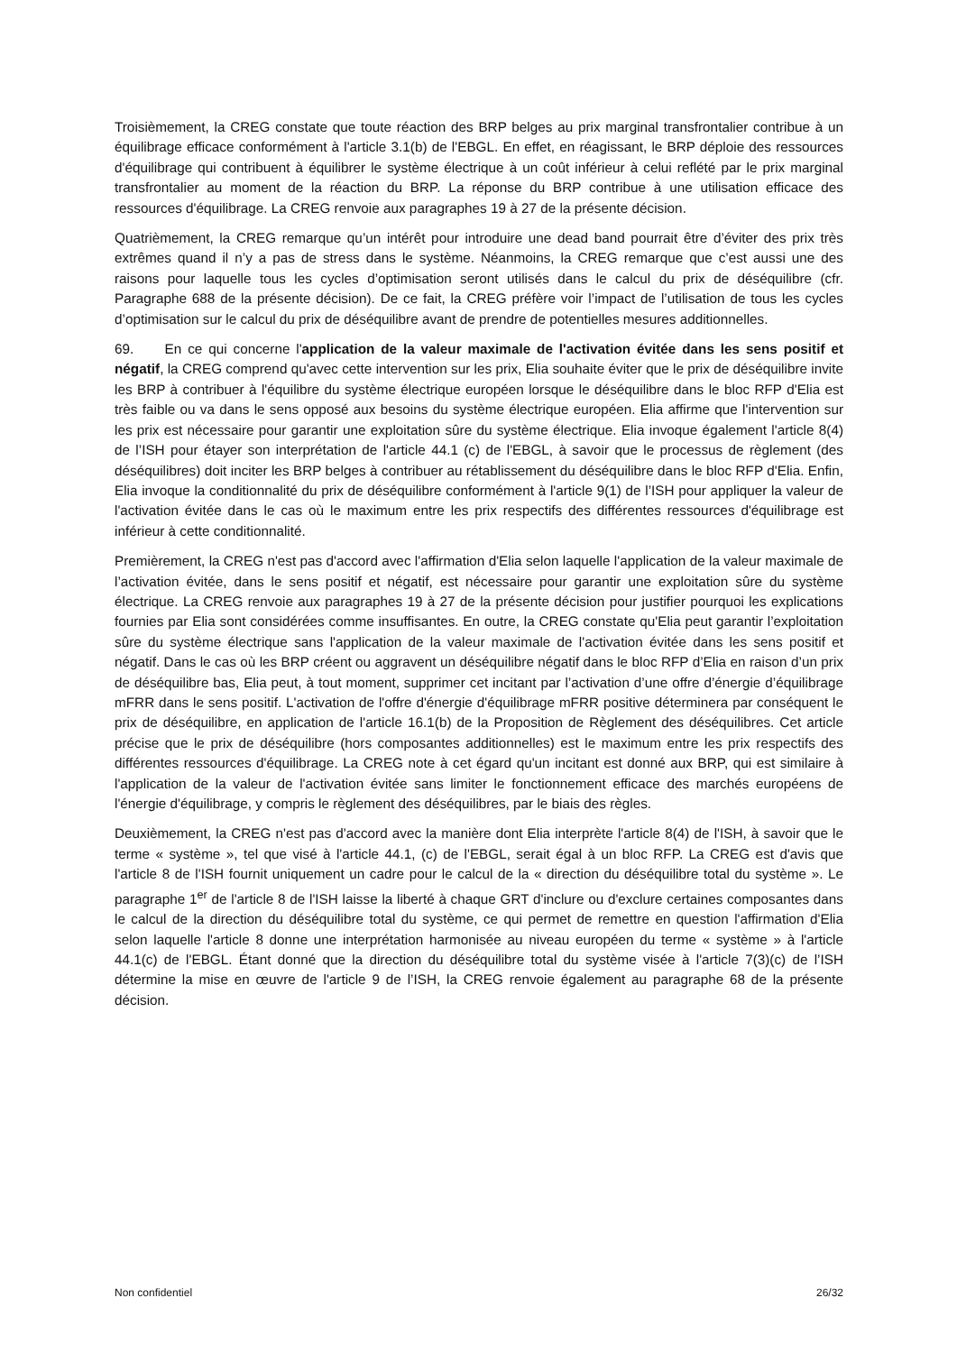Troisièmement, la CREG constate que toute réaction des BRP belges au prix marginal transfrontalier contribue à un équilibrage efficace conformément à l'article 3.1(b) de l'EBGL. En effet, en réagissant, le BRP déploie des ressources d'équilibrage qui contribuent à équilibrer le système électrique à un coût inférieur à celui reflété par le prix marginal transfrontalier au moment de la réaction du BRP. La réponse du BRP contribue à une utilisation efficace des ressources d'équilibrage. La CREG renvoie aux paragraphes 19 à 27 de la présente décision.
Quatrièmement, la CREG remarque qu’un intérêt pour introduire une dead band pourrait être d’éviter des prix très extrêmes quand il n’y a pas de stress dans le système. Néanmoins, la CREG remarque que c’est aussi une des raisons pour laquelle tous les cycles d’optimisation seront utilisés dans le calcul du prix de déséquilibre (cfr. Paragraphe 688 de la présente décision). De ce fait, la CREG préfère voir l’impact de l’utilisation de tous les cycles d’optimisation sur le calcul du prix de déséquilibre avant de prendre de potentielles mesures additionnelles.
69. En ce qui concerne l'application de la valeur maximale de l'activation évitée dans les sens positif et négatif, la CREG comprend qu'avec cette intervention sur les prix, Elia souhaite éviter que le prix de déséquilibre invite les BRP à contribuer à l'équilibre du système électrique européen lorsque le déséquilibre dans le bloc RFP d'Elia est très faible ou va dans le sens opposé aux besoins du système électrique européen. Elia affirme que l'intervention sur les prix est nécessaire pour garantir une exploitation sûre du système électrique. Elia invoque également l'article 8(4) de l’ISH pour étayer son interprétation de l'article 44.1 (c) de l'EBGL, à savoir que le processus de règlement (des déséquilibres) doit inciter les BRP belges à contribuer au rétablissement du déséquilibre dans le bloc RFP d'Elia. Enfin, Elia invoque la conditionnalité du prix de déséquilibre conformément à l'article 9(1) de l’ISH pour appliquer la valeur de l'activation évitée dans le cas où le maximum entre les prix respectifs des différentes ressources d'équilibrage est inférieur à cette conditionnalité.
Premièrement, la CREG n'est pas d'accord avec l'affirmation d'Elia selon laquelle l'application de la valeur maximale de l’activation évitée, dans le sens positif et négatif, est nécessaire pour garantir une exploitation sûre du système électrique. La CREG renvoie aux paragraphes 19 à 27 de la présente décision pour justifier pourquoi les explications fournies par Elia sont considérées comme insuffisantes. En outre, la CREG constate qu'Elia peut garantir l’exploitation sûre du système électrique sans l'application de la valeur maximale de l'activation évitée dans les sens positif et négatif. Dans le cas où les BRP créent ou aggravent un déséquilibre négatif dans le bloc RFP d’Elia en raison d’un prix de déséquilibre bas, Elia peut, à tout moment, supprimer cet incitant par l’activation d’une offre d’énergie d’équilibrage mFRR dans le sens positif. L'activation de l'offre d'énergie d'équilibrage mFRR positive déterminera par conséquent le prix de déséquilibre, en application de l'article 16.1(b) de la Proposition de Règlement des déséquilibres. Cet article précise que le prix de déséquilibre (hors composantes additionnelles) est le maximum entre les prix respectifs des différentes ressources d'équilibrage. La CREG note à cet égard qu'un incitant est donné aux BRP, qui est similaire à l'application de la valeur de l'activation évitée sans limiter le fonctionnement efficace des marchés européens de l'énergie d'équilibrage, y compris le règlement des déséquilibres, par le biais des règles.
Deuxièmement, la CREG n'est pas d'accord avec la manière dont Elia interprète l'article 8(4) de l'ISH, à savoir que le terme « système », tel que visé à l'article 44.1, (c) de l'EBGL, serait égal à un bloc RFP. La CREG est d'avis que l'article 8 de l'ISH fournit uniquement un cadre pour le calcul de la « direction du déséquilibre total du système ». Le paragraphe 1<sup>er</sup> de l'article 8 de l'ISH laisse la liberté à chaque GRT d'inclure ou d'exclure certaines composantes dans le calcul de la direction du déséquilibre total du système, ce qui permet de remettre en question l'affirmation d'Elia selon laquelle l'article 8 donne une interprétation harmonisée au niveau européen du terme « système » à l'article 44.1(c) de l'EBGL. Étant donné que la direction du déséquilibre total du système visée à l'article 7(3)(c) de l’ISH détermine la mise en œuvre de l'article 9 de l’ISH, la CREG renvoie également au paragraphe 68 de la présente décision.
Non confidentiel 26/32